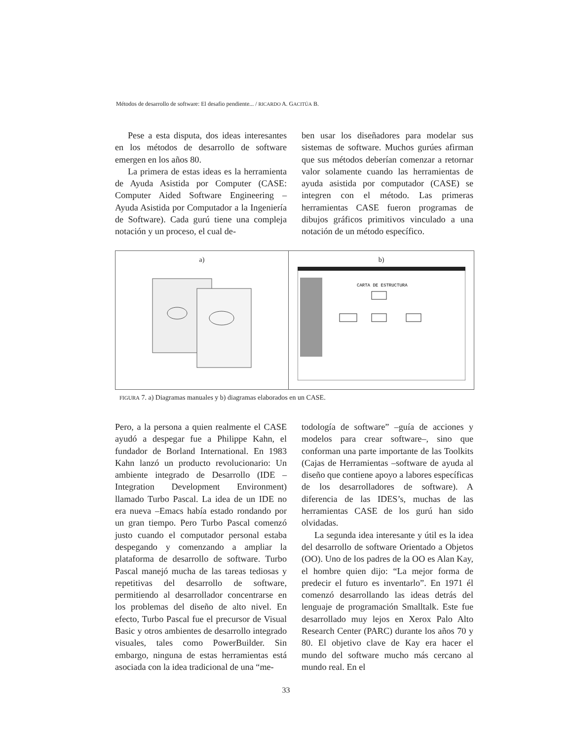Métodos de desarrollo de software: El desafio pendiente... / RICARDO A. GACITÚA B.
Pese a esta disputa, dos ideas interesantes en los métodos de desarrollo de software emergen en los años 80.
La primera de estas ideas es la herramienta de Ayuda Asistida por Computer (CASE: Computer Aided Software Engineering – Ayuda Asistida por Computador a la Ingeniería de Software). Cada gurú tiene una compleja notación y un proceso, el cual de-
ben usar los diseñadores para modelar sus sistemas de software. Muchos gurúes afirman que sus métodos deberían comenzar a retornar valor solamente cuando las herramientas de ayuda asistida por computador (CASE) se integren con el método. Las primeras herramientas CASE fueron programas de dibujos gráficos primitivos vinculado a una notación de un método específico.
a) b)
CARTA DE ESTRUCTURA
FIGURA 7. a) Diagramas manuales y b) diagramas elaborados en un CASE.
Pero, a la persona a quien realmente el CASE ayudó a despegar fue a Philippe Kahn, el fundador de Borland International. En 1983 Kahn lanzó un producto revolucionario: Un ambiente integrado de Desarrollo (IDE – Integration Development Environment) llamado Turbo Pascal. La idea de un IDE no era nueva –Emacs había estado rondando por un gran tiempo. Pero Turbo Pascal comenzó justo cuando el computador personal estaba despegando y comenzando a ampliar la plataforma de desarrollo de software. Turbo Pascal manejó mucha de las tareas tediosas y repetitivas del desarrollo de software, permitiendo al desarrollador concentrarse en los problemas del diseño de alto nivel. En efecto, Turbo Pascal fue el precursor de Visual Basic y otros ambientes de desarrollo integrado visuales, tales como PowerBuilder. Sin embargo, ninguna de estas herramientas está asociada con la idea tradicional de una “me-
todología de software” –guía de acciones y modelos para crear software–, sino que conforman una parte importante de las Toolkits (Cajas de Herramientas –software de ayuda al diseño que contiene apoyo a labores específicas de los desarrolladores de software). A diferencia de las IDES’s, muchas de las herramientas CASE de los gurú han sido olvidadas.
La segunda idea interesante y útil es la idea del desarrollo de software Orientado a Objetos (OO). Uno de los padres de la OO es Alan Kay, el hombre quien dijo: “La mejor forma de predecir el futuro es inventarlo”. En 1971 él comenzó desarrollando las ideas detrás del lenguaje de programación Smalltalk. Este fue desarrollado muy lejos en Xerox Palo Alto Research Center (PARC) durante los años 70 y 80. El objetivo clave de Kay era hacer el mundo del software mucho más cercano al mundo real. En el
33